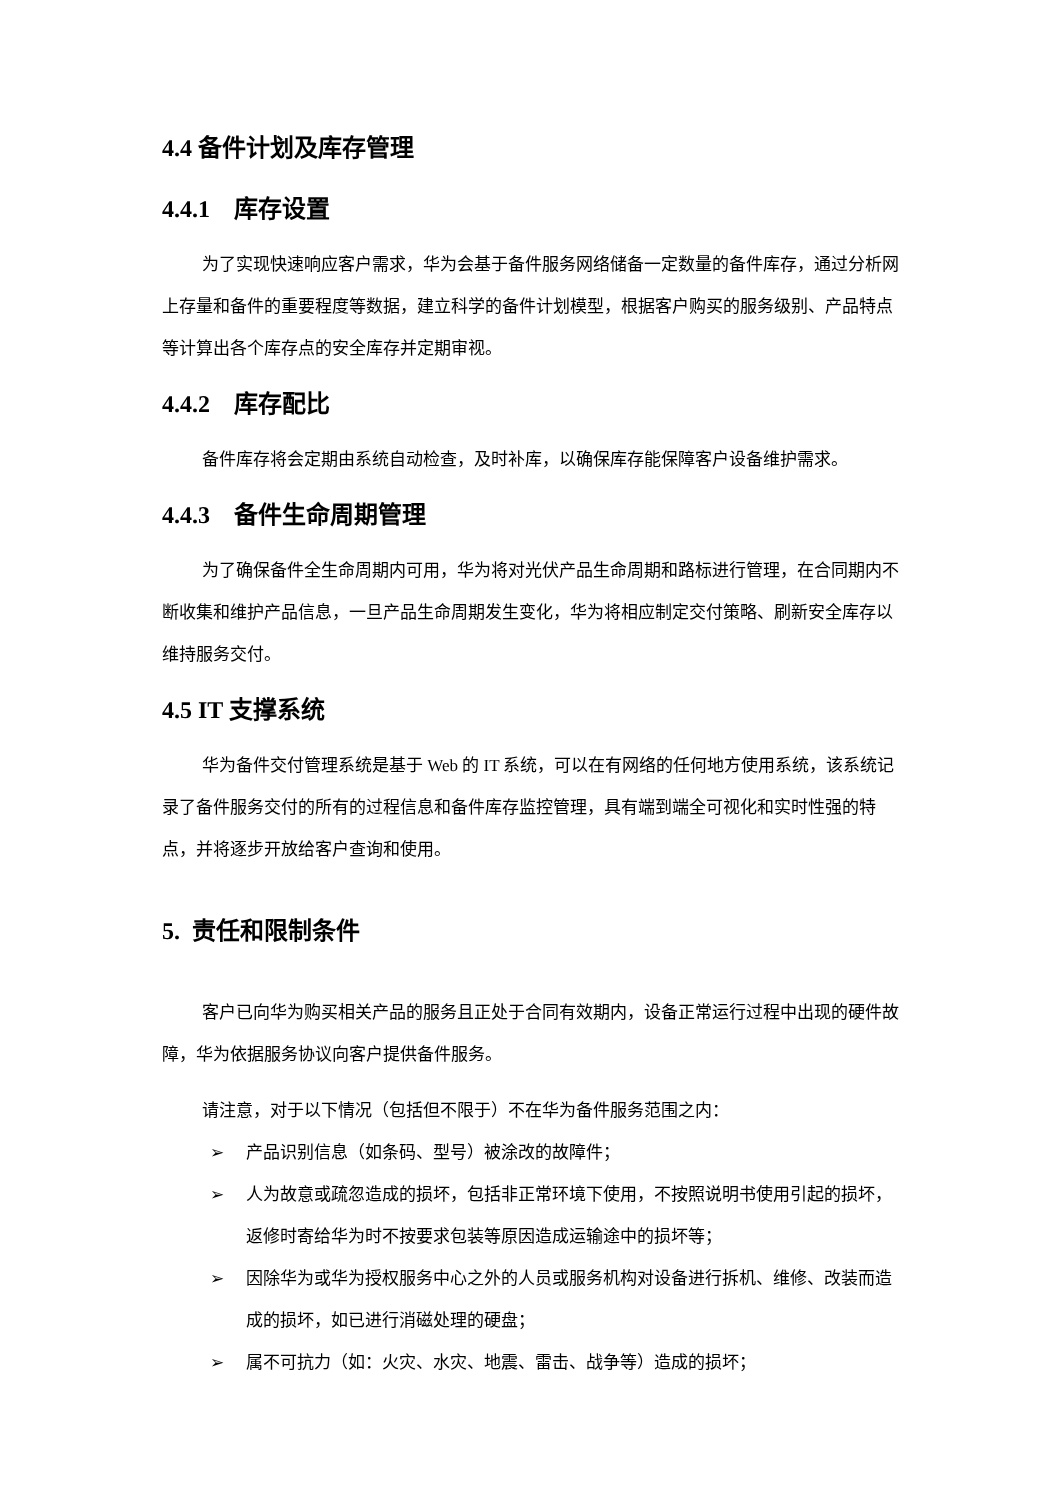4.4 备件计划及库存管理
4.4.1 库存设置
为了实现快速响应客户需求，华为会基于备件服务网络储备一定数量的备件库存，通过分析网上存量和备件的重要程度等数据，建立科学的备件计划模型，根据客户购买的服务级别、产品特点等计算出各个库存点的安全库存并定期审视。
4.4.2 库存配比
备件库存将会定期由系统自动检查，及时补库，以确保库存能保障客户设备维护需求。
4.4.3 备件生命周期管理
为了确保备件全生命周期内可用，华为将对光伏产品生命周期和路标进行管理，在合同期内不断收集和维护产品信息，一旦产品生命周期发生变化，华为将相应制定交付策略、刷新安全库存以维持服务交付。
4.5 IT 支撑系统
华为备件交付管理系统是基于 Web 的 IT 系统，可以在有网络的任何地方使用系统，该系统记录了备件服务交付的所有的过程信息和备件库存监控管理，具有端到端全可视化和实时性强的特点，并将逐步开放给客户查询和使用。
5. 责任和限制条件
客户已向华为购买相关产品的服务且正处于合同有效期内，设备正常运行过程中出现的硬件故障，华为依据服务协议向客户提供备件服务。
请注意，对于以下情况（包括但不限于）不在华为备件服务范围之内：
➢ 产品识别信息（如条码、型号）被涂改的故障件；
➢ 人为故意或疏忽造成的损坏，包括非正常环境下使用，不按照说明书使用引起的损坏，返修时寄给华为时不按要求包装等原因造成运输途中的损坏等；
➢ 因除华为或华为授权服务中心之外的人员或服务机构对设备进行拆机、维修、改装而造成的损坏，如已进行消磁处理的硬盘；
➢ 属不可抗力（如：火灾、水灾、地震、雷击、战争等）造成的损坏；